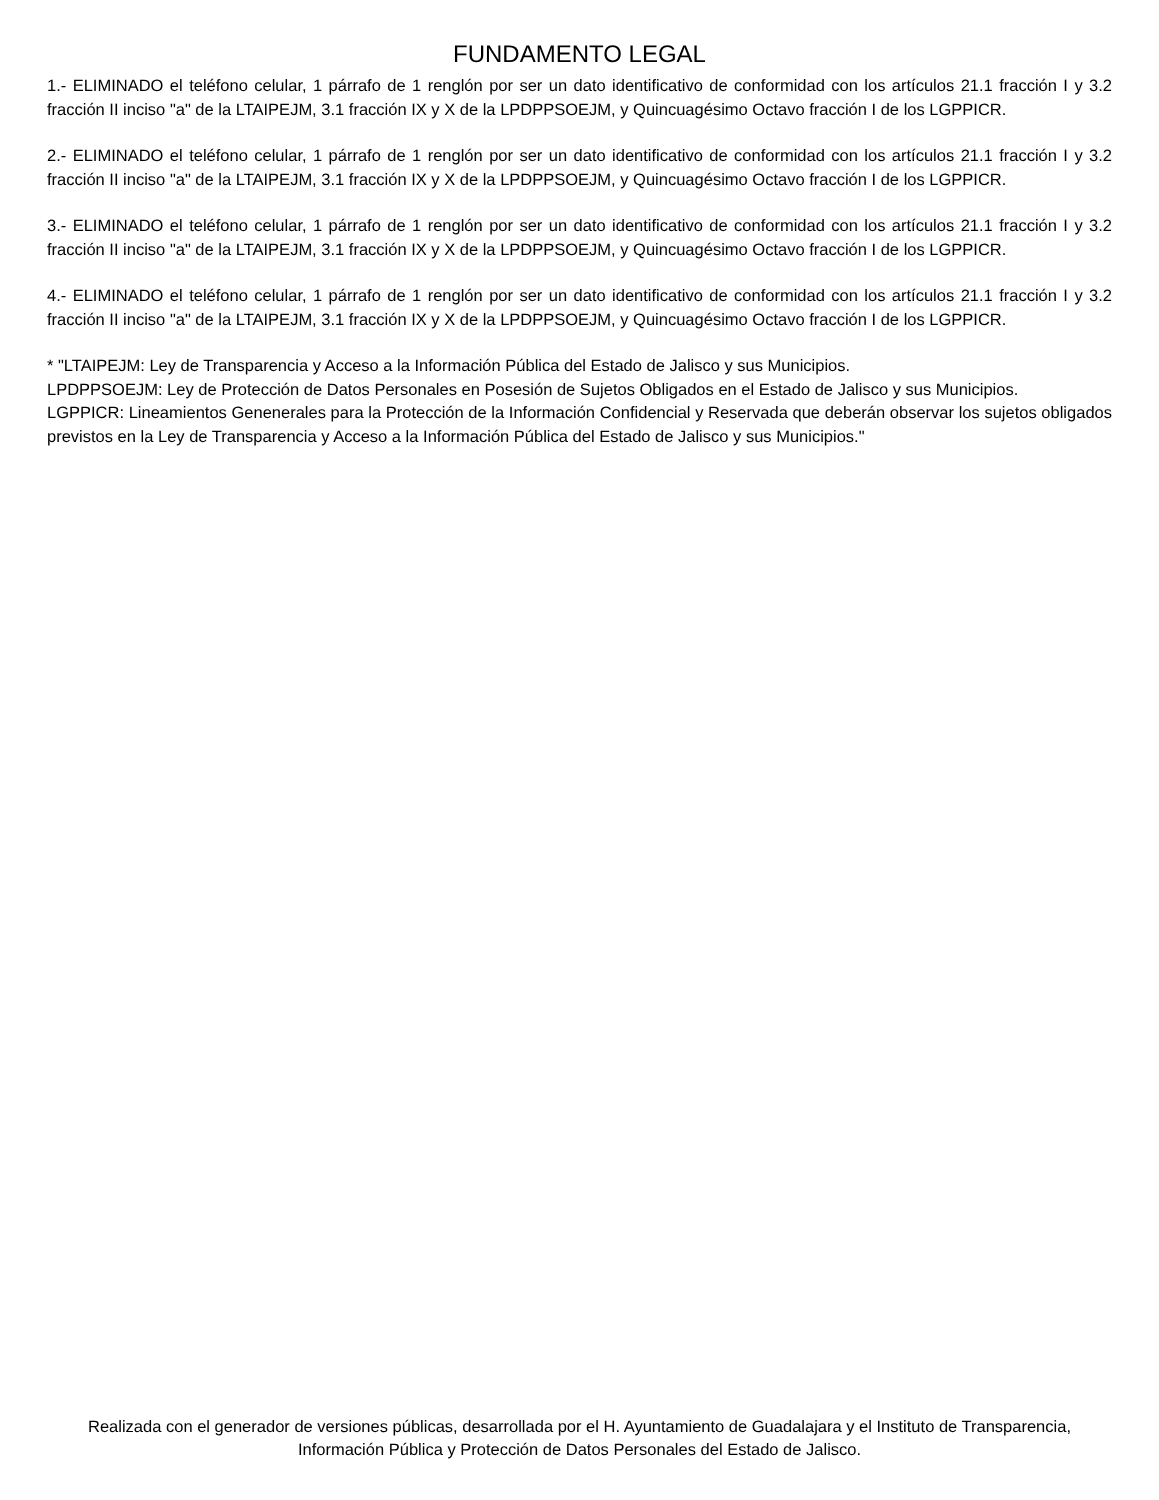FUNDAMENTO LEGAL
1.- ELIMINADO el teléfono celular, 1 párrafo de 1 renglón por ser un dato identificativo de conformidad con los artículos 21.1 fracción I y 3.2 fracción II inciso "a" de la LTAIPEJM, 3.1 fracción IX y X de la LPDPPSOEJM, y Quincuagésimo Octavo fracción I de los LGPPICR.
2.- ELIMINADO el teléfono celular, 1 párrafo de 1 renglón por ser un dato identificativo de conformidad con los artículos 21.1 fracción I y 3.2 fracción II inciso "a" de la LTAIPEJM, 3.1 fracción IX y X de la LPDPPSOEJM, y Quincuagésimo Octavo fracción I de los LGPPICR.
3.- ELIMINADO el teléfono celular, 1 párrafo de 1 renglón por ser un dato identificativo de conformidad con los artículos 21.1 fracción I y 3.2 fracción II inciso "a" de la LTAIPEJM, 3.1 fracción IX y X de la LPDPPSOEJM, y Quincuagésimo Octavo fracción I de los LGPPICR.
4.- ELIMINADO el teléfono celular, 1 párrafo de 1 renglón por ser un dato identificativo de conformidad con los artículos 21.1 fracción I y 3.2 fracción II inciso "a" de la LTAIPEJM, 3.1 fracción IX y X de la LPDPPSOEJM, y Quincuagésimo Octavo fracción I de los LGPPICR.
* "LTAIPEJM: Ley de Transparencia y Acceso a la Información Pública del Estado de Jalisco y sus Municipios.
LPDPPSOEJM: Ley de Protección de Datos Personales en Posesión de Sujetos Obligados en el Estado de Jalisco y sus Municipios.
LGPPICR: Lineamientos Genenerales para la Protección de la Información Confidencial y Reservada que deberán observar los sujetos obligados previstos en la Ley de Transparencia y Acceso a la Información Pública del Estado de Jalisco y sus Municipios."
Realizada con el generador de versiones públicas, desarrollada por el H. Ayuntamiento de Guadalajara y el Instituto de Transparencia, Información Pública y Protección de Datos Personales del Estado de Jalisco.